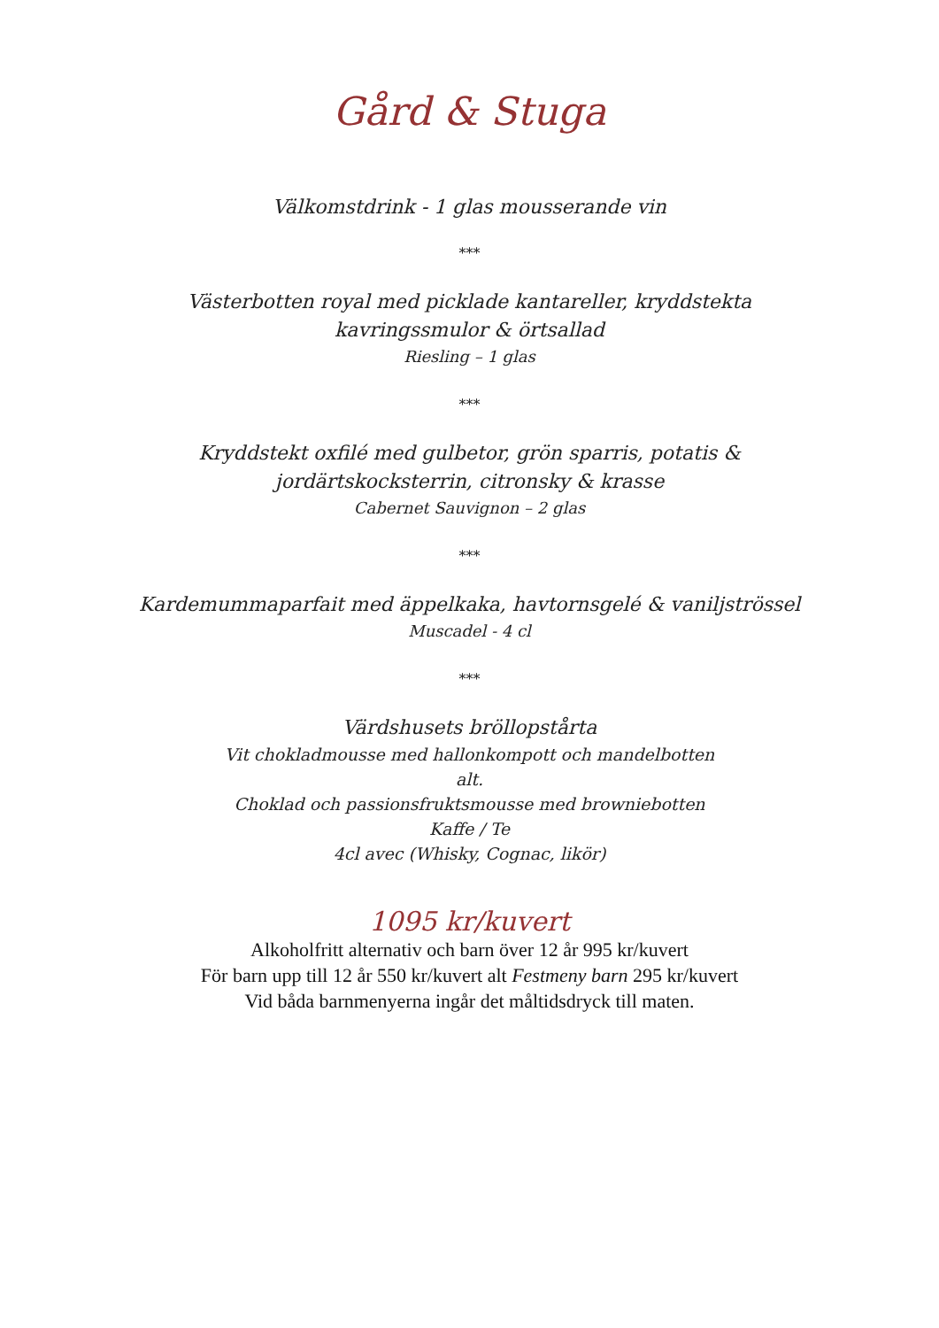Gård & Stuga
Välkomstdrink - 1 glas mousserande vin
***
Västerbotten royal med picklade kantareller, kryddstekta kavringssmulor & örtsallad
Riesling – 1 glas
***
Kryddstekt oxfilé med gulbetor, grön sparris, potatis & jordärtskocksterrin, citronsky & krasse
Cabernet Sauvignon – 2 glas
***
Kardemummaparfait med äppelkaka, havtornsgelé & vaniljströssel
Muscadel - 4 cl
***
Värdshusets bröllopstårta
Vit chokladmousse med hallonkompott och mandelbotten
alt.
Choklad och passionsfruktsmousse med browniebotten
Kaffe / Te
4cl avec (Whisky, Cognac, likör)
1095 kr/kuvert
Alkoholfritt alternativ och barn över 12 år 995 kr/kuvert
För barn upp till 12 år 550 kr/kuvert alt Festmeny barn 295 kr/kuvert
Vid båda barnmenyerna ingår det måltidsdryck till maten.